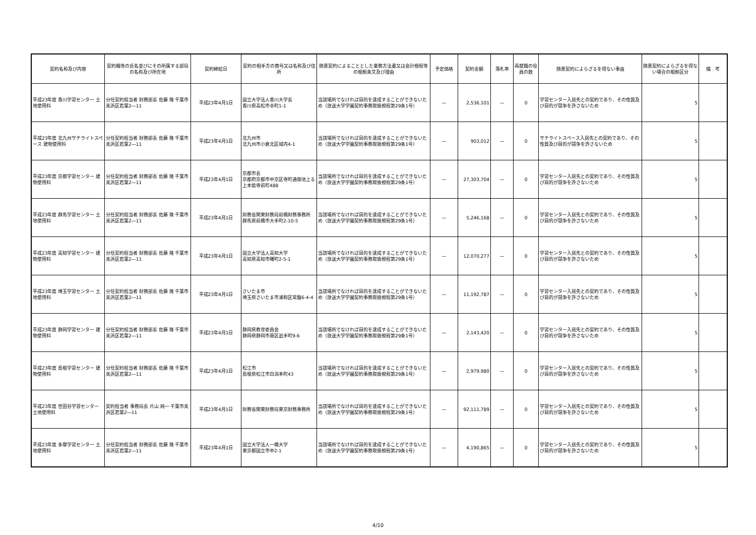| 契約名称及び内容 | 契約職等の氏名並びにその所属する部局の名称及び所在地 | 契約締結日 | 契約の相手方の商号又は名称及び住所 | 随意契約によることとした業務方法書又は会計規程等の根拠条文及び理由 | 予定価格 | 契約金額 | 落札率 | 再就職の役員の数 | 随意契約によらざるを得ない事由 | 随意契約によらざるを得ない場合の根拠区分 | 備 考 |
| --- | --- | --- | --- | --- | --- | --- | --- | --- | --- | --- | --- |
| 平成23年度 香川学習センター 土地使用料 | 分任契約担当者 財務部長 佐藤 隆 千葉市美浜区若葉2―11 | 平成23年4月1日 | 国立大学法人香川大学長 香川県高松市幸町1-1 | 当該場所でなければ目的を達成することができないため（放送大学学園契約事務取扱規程第29条1号） | — | 2,536,101 | — | 0 | 学習センター入居先との契約であり、その性質及び目的が競争を許さないため | 5 | |
| 平成23年度 北九州サテライトスペース 建物使用料 | 分任契約担当者 財務部長 佐藤 隆 千葉市美浜区若葉2―11 | 平成23年4月1日 | 北九州市 北九州市小倉北区城内4-1 | 当該場所でなければ目的を達成することができないため（放送大学学園契約事務取扱規程第29条1号） | — | 903,012 | — | 0 | サテライトスペース入居先との契約であり、その性質及び目的が競争を許さないため | 5 | |
| 平成23年度 京都学習センター 建物使用料 | 分任契約担当者 財務部長 佐藤 隆 千葉市美浜区若葉2―11 | 平成23年4月1日 | 京都市長 京都府京都市中京区寺町通御池上る上本能寺前町488 | 当該場所でなければ目的を達成することができないため（放送大学学園契約事務取扱規程第29条1号） | — | 27,303,704 | — | 0 | 学習センター入居先との契約であり、その性質及び目的が競争を許さないため | 5 | |
| 平成23年度 群馬学習センター 土地使用料 | 分任契約担当者 財務部長 佐藤 隆 千葉市美浜区若葉2―11 | 平成23年4月1日 | 財務省関東財務局前橋財務事務所 群馬県前橋市大手町2-10-5 | 当該場所でなければ目的を達成することができないため（放送大学学園契約事務取扱規程第29条1号） | — | 5,246,168 | — | 0 | 学習センター入居先との契約であり、その性質及び目的が競争を許さないため | 5 | |
| 平成23年度 高知学習センター 建物使用料 | 分任契約担当者 財務部長 佐藤 隆 千葉市美浜区若葉2―11 | 平成23年4月1日 | 国立大学法人高知大学 高知県高知市曙町2-5-1 | 当該場所でなければ目的を達成することができないため（放送大学学園契約事務取扱規程第29条1号） | — | 12,070,277 | — | 0 | 学習センター入居先との契約であり、その性質及び目的が競争を許さないため | 5 | |
| 平成23年度 埼玉学習センター 土地使用料 | 分任契約担当者 財務部長 佐藤 隆 千葉市美浜区若葉2―11 | 平成23年4月1日 | さいたま市 埼玉県さいたま市浦和区常盤6-4-4 | 当該場所でなければ目的を達成することができないため（放送大学学園契約事務取扱規程第29条1号） | — | 11,192,787 | — | 0 | 学習センター入居先との契約であり、その性質及び目的が競争を許さないため | 5 | |
| 平成23年度 静岡学習センター 建物使用料 | 分任契約担当者 財務部長 佐藤 隆 千葉市美浜区若葉2―11 | 平成23年4月1日 | 静岡県教育委員会 静岡県静岡市葵区追手町9-6 | 当該場所でなければ目的を達成することができないため（放送大学学園契約事務取扱規程第29条1号） | — | 2,143,420 | — | 0 | 学習センター入居先との契約であり、その性質及び目的が競争を許さないため | 5 | |
| 平成23年度 島根学習センター 建物使用料 | 分任契約担当者 財務部長 佐藤 隆 千葉市美浜区若葉2―11 | 平成23年4月1日 | 松江市 島根県松江市白潟本町43 | 当該場所でなければ目的を達成することができないため（放送大学学園契約事務取扱規程第29条1号） | — | 2,979,980 | — | 0 | 学習センター入居先との契約であり、その性質及び目的が競争を許さないため | 5 | |
| 平成23年度 世田谷学習センター 土地使用料 | 契約担当者 事務局長 片山 純一 千葉市美浜区若葉2―11 | 平成23年4月1日 | 財務省関東財務局東京財務事務所 | 当該場所でなければ目的を達成することができないため（放送大学学園契約事務取扱規程第29条1号） | — | 92,111,789 | — | 0 | 学習センター入居先との契約であり、その性質及び目的が競争を許さないため | 5 | |
| 平成23年度 多摩学習センター 土地使用料 | 分任契約担当者 財務部長 佐藤 隆 千葉市美浜区若葉2―11 | 平成23年4月1日 | 国立大学法人一橋大学 東京都国立市中2-1 | 当該場所でなければ目的を達成することができないため（放送大学学園契約事務取扱規程第29条1号） | — | 4,190,865 | — | 0 | 学習センター入居先との契約であり、その性質及び目的が競争を許さないため | 5 | |
4/10